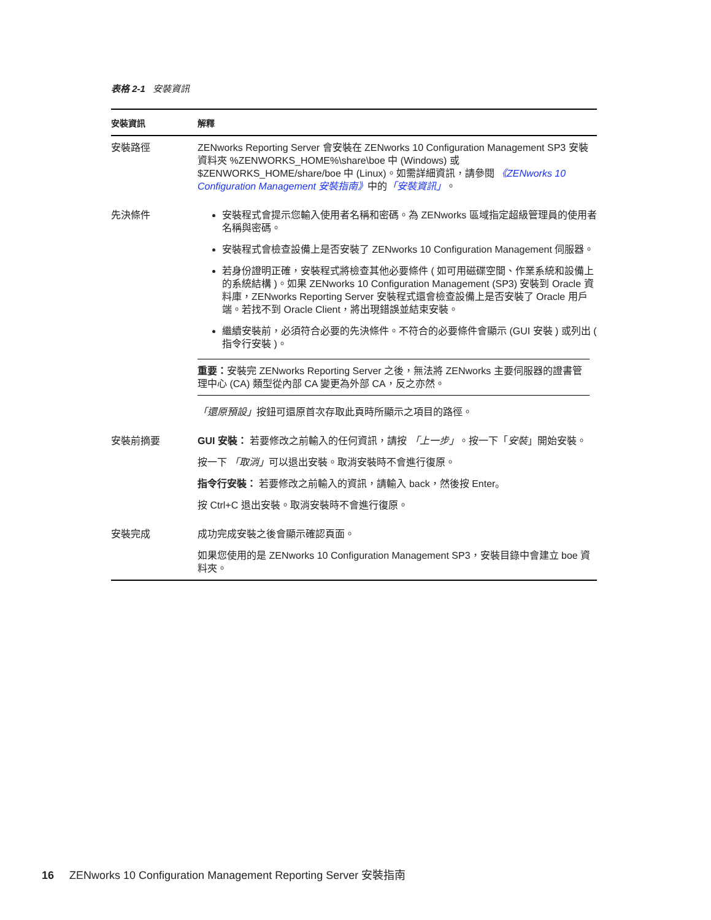表格 2-1 安裝資訊
| 安裝資訊 | 解釋 |
| --- | --- |
| 安裝路徑 | ZENworks Reporting Server 會安裝在 ZENworks 10 Configuration Management SP3 安裝資料夾 %ZENWORKS_HOME%\share\boe 中 (Windows) 或 $ZENWORKS_HOME/share/boe 中 (Linux)。如需詳細資訊，請參閱 《ZENworks 10 Configuration Management 安裝指南》 中的 「安裝資訊」 。 |
| 先決條件 | 安裝程式會提示您輸入使用者名稱和密碼。為 ZENworks 區域指定超級管理員的使用者名稱與密碼。 安裝程式會檢查設備上是否安裝了 ZENworks 10 Configuration Management 伺服器。 若身份證明正確，安裝程式將檢查其他必要條件 ( 如可用磁碟空間、作業系統和設備上的系統結構 )。如果 ZENworks 10 Configuration Management (SP3) 安裝到 Oracle 資料庫，ZENworks Reporting Server 安裝程式還會檢查設備上是否安裝了 Oracle 用戶端。若找不到 Oracle Client，將出現錯誤並結束安裝。 繼續安裝前，必須符合必要的先決條件。不符合的必要條件會顯示 (GUI 安裝 ) 或列出 ( 指令行安裝 )。 重要： 安裝完 ZENworks Reporting Server 之後，無法將 ZENworks 主要伺服器的證書管理中心 (CA) 類型從內部 CA 變更為外部 CA，反之亦然。 「還原預設」 按鈕可還原首次存取此頁時所顯示之項目的路徑。 |
| 安裝前摘要 | GUI 安裝： 若要修改之前輸入的任何資訊，請按 「上一步」 。按一下「 安裝 」開始安裝。 按一下 「取消」 可以退出安裝。取消安裝時不會進行復原。 指令行安裝： 若要修改之前輸入的資訊，請輸入 back，然後按 Enter。 按 Ctrl+C 退出安裝。取消安裝時不會進行復原。 |
| 安裝完成 | 成功完成安裝之後會顯示確認頁面。 如果您使用的是 ZENworks 10 Configuration Management SP3，安裝目錄中會建立 boe 資料夾。 |
16 ZENworks 10 Configuration Management Reporting Server 安裝指南